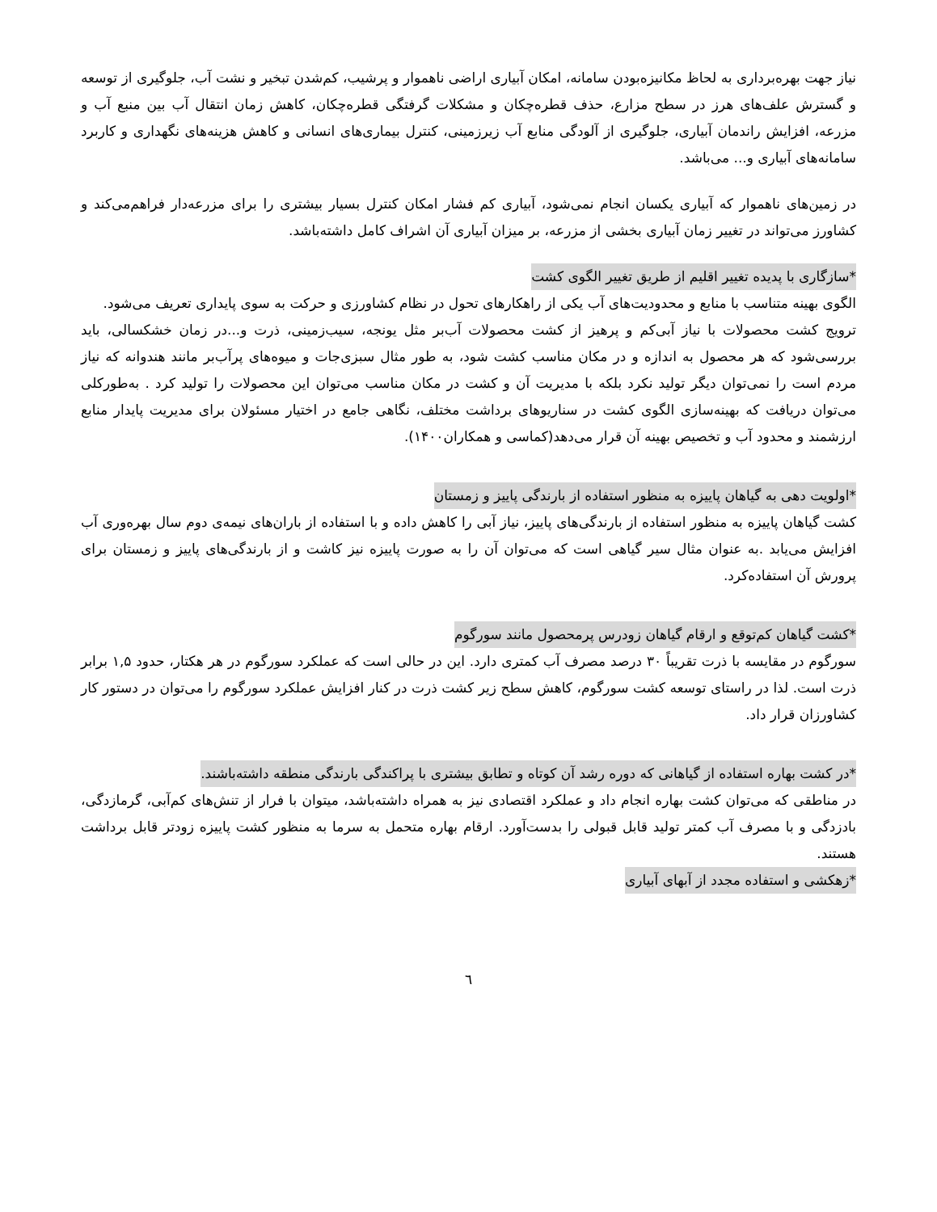نیاز جهت بهره‌برداری به لحاظ مکانیزه‌بودن سامانه، امکان آبیاری اراضی ناهموار و پرشیب، کم‌شدن تبخیر و نشت آب، جلوگیری از توسعه و گسترش علف‌های هرز در سطح مزارع، حذف قطره‌چکان و مشکلات گرفتگی قطره‌چکان، کاهش زمان انتقال آب بین منبع آب و مزرعه، افزایش راندمان آبیاری، جلوگیری از آلودگی منابع آب زیرزمینی، کنترل بیماری‌های انسانی و کاهش هزینه‌های نگهداری و کاربرد سامانه‌های آبیاری و... می‌باشد.
در زمین‌های ناهموار که آبیاری یکسان انجام نمی‌شود، آبیاری کم فشار امکان کنترل بسیار بیشتری را برای مزرعه‌دار فراهم‌می‌کند و کشاورز می‌تواند در تغییر زمان آبیاری بخشی از مزرعه، بر میزان آبیاری آن اشراف کامل داشته‌باشد.
*سازگاری با پدیده تغییر اقلیم از طریق تغییر الگوی کشت
الگوی بهینه متناسب با منابع و محدودیت‌های آب یکی از راهکارهای تحول در نظام کشاورزی و حرکت به سوی پایداری تعریف می‌شود.
ترویج کشت محصولات با نیاز آبی‌کم و پرهیز از کشت محصولات آب‌بر مثل یونجه، سیب‌زمینی، ذرت و...در زمان خشکسالی، باید بررسی‌شود که هر محصول به اندازه و در مکان مناسب کشت شود، به طور مثال سبزی‌جات و میوه‌های پرآب‌بر مانند هندوانه که نیاز مردم است را نمی‌توان دیگر تولید نکرد بلکه با مدیریت آن و کشت در مکان مناسب می‌توان این محصولات را تولید کرد . به‌طورکلی می‌توان دریافت که بهینه‌سازی الگوی کشت در سناریوهای برداشت مختلف، نگاهی جامع در اختیار مسئولان برای مدیریت پایدار منابع ارزشمند و محدود آب و تخصیص بهینه آن قرار می‌دهد(کماسی و همکاران۱۴۰۰).
*اولویت دهی به گیاهان پاییزه به منظور استفاده از بارندگی پاییز و زمستان
کشت گیاهان پاییزه به منظور استفاده از بارندگی‌های پاییز، نیاز آبی را کاهش داده و با استفاده از باران‌های نیمه‌ی دوم سال بهره‌وری آب افزایش می‌یابد .به عنوان مثال سیر گیاهی است که می‌توان آن را به صورت پاییزه نیز کاشت و از بارندگی‌های پاییز و زمستان برای پرورش آن استفاده‌کرد.
*کشت گیاهان کم‌توقع و ارقام گیاهان زودرس پرمحصول مانند سورگوم
سورگوم در مقایسه با ذرت تقریباً ۳۰ درصد مصرف آب کمتری دارد. این در حالی است که عملکرد سورگوم در هر هکتار، حدود ۱,۵ برابر ذرت است. لذا در راستای توسعه کشت سورگوم، کاهش سطح زیر کشت ذرت در کنار افزایش عملکرد سورگوم را می‌توان در دستور کار کشاورزان قرار داد.
*در کشت بهاره استفاده از گیاهانی که دوره رشد آن کوتاه و تطابق بیشتری با پراکندگی بارندگی منطقه داشته‌باشند.
در مناطقی که می‌توان کشت بهاره انجام داد و عملکرد اقتصادی نیز به همراه داشته‌باشد، میتوان با فرار از تنش‌های کم‌آبی، گرمازدگی، بادزدگی و با مصرف آب کمتر تولید قابل قبولی را بدست‌آورد. ارقام بهاره متحمل به سرما به منظور کشت پاییزه زودتر قابل برداشت هستند.
*زهکشی و استفاده مجدد از آبهای آبیاری
٦